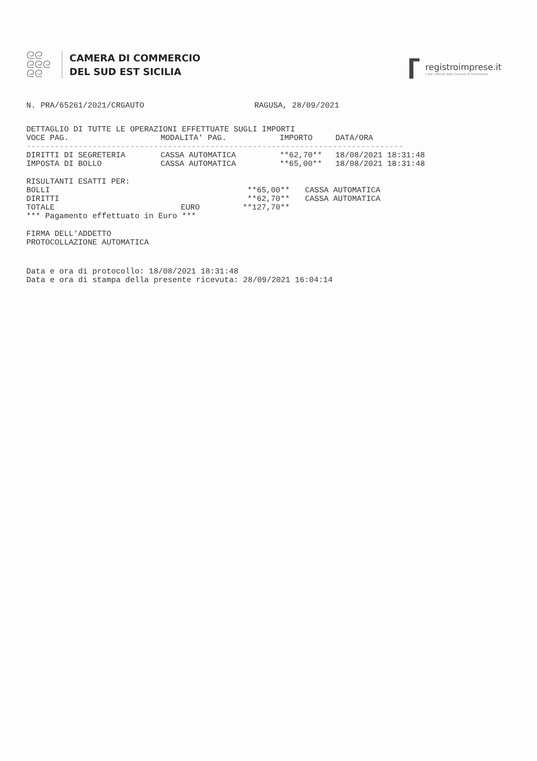ᘓᘓ
ᘓᘓᘓ
ᘓᘓ
CAMERA DI COMMERCIO
DEL SUD EST SICILIA
registroimprese.it
I dati ufficiali delle Camere di Commercio
N. PRA/65261/2021/CRGAUTO RAGUSA, 28/09/2021
DETTAGLIO DI TUTTE LE OPERAZIONI EFFETTUATE SUGLI IMPORTI
| VOCE PAG. | MODALITA' PAG. | IMPORTO | DATA/ORA |
| --- | --- | --- | --- |
| -------------------------------------------------------------------------------- | | | |
| DIRITTI DI SEGRETERIA | CASSA AUTOMATICA | **62,70** | 18/08/2021 18:31:48 |
| IMPOSTA DI BOLLO | CASSA AUTOMATICA | **65,00** | 18/08/2021 18:31:48 |
RISULTANTI ESATTI PER:
| BOLLI | | **65,00** | CASSA AUTOMATICA |
| DIRITTI | | **62,70** | CASSA AUTOMATICA |
| TOTALE | EURO | **127,70** | |
*** Pagamento effettuato in Euro ***
FIRMA DELL'ADDETTO
PROTOCOLLAZIONE AUTOMATICA
Data e ora di protocollo: 18/08/2021 18:31:48
Data e ora di stampa della presente ricevuta: 28/09/2021 16:04:14